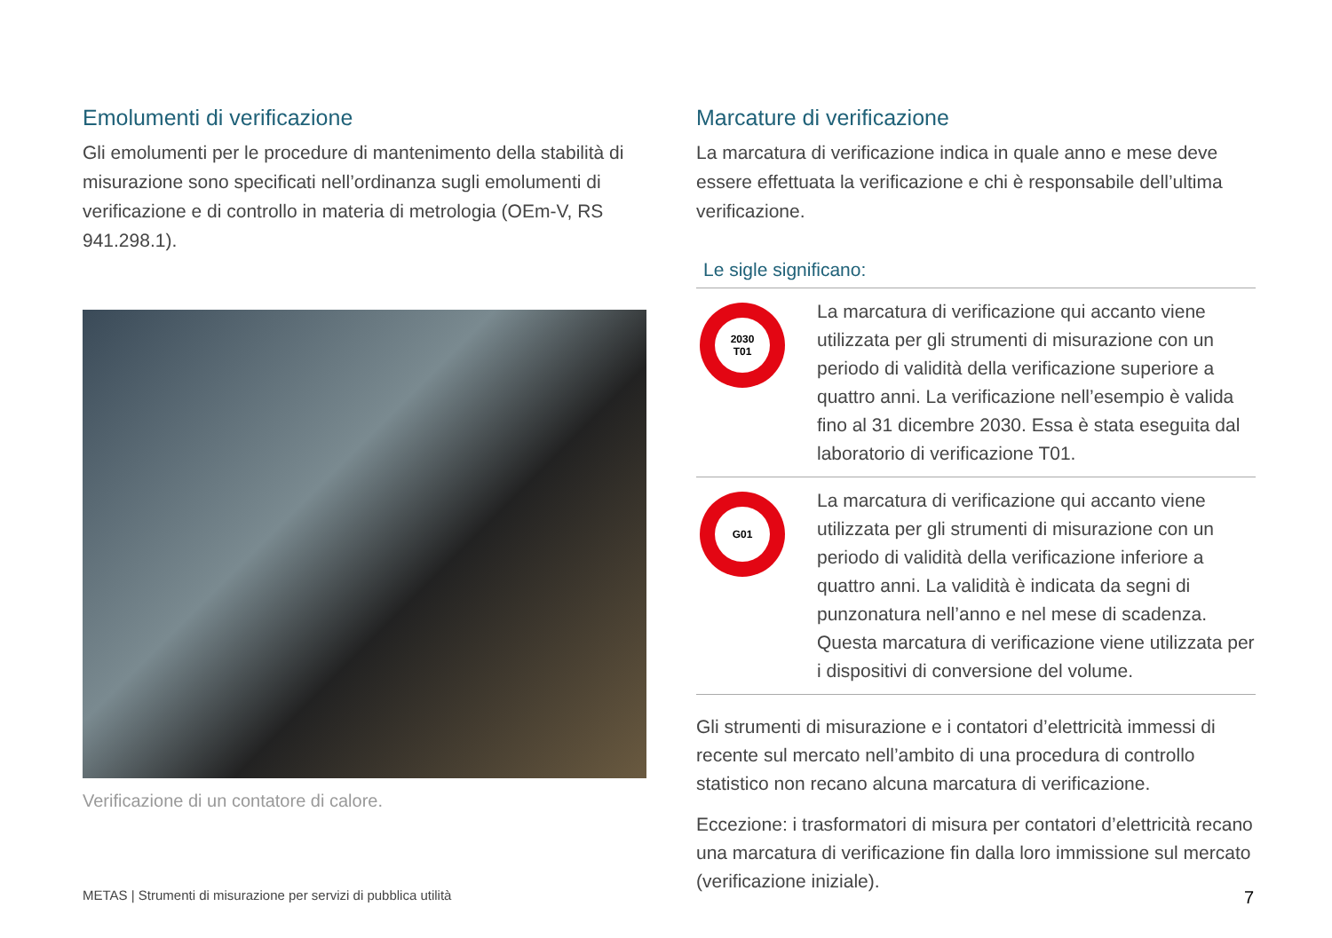Emolumenti di verificazione
Gli emolumenti per le procedure di mantenimento della stabilità di misurazione sono specificati nell’ordinanza sugli emolumenti di verificazione e di controllo in materia di metrologia (OEm-V, RS 941.298.1).
Verificazione di un contatore di calore.
Marcature di verificazione
La marcatura di verificazione indica in quale anno e mese deve essere effettuata la verificazione e chi è responsabile dell’ultima verificazione.
Le sigle significano:
2030
T01
La marcatura di verificazione qui accanto viene utilizzata per gli strumenti di misurazione con un periodo di validità della verificazione superiore a quattro anni. La verificazione nell’esempio è valida fino al 31 dicembre 2030. Essa è stata eseguita dal laboratorio di verificazione T01.
G01
La marcatura di verificazione qui accanto viene utilizzata per gli strumenti di misurazione con un periodo di validità della verificazione inferiore a quattro anni. La validità è indicata da segni di punzonatura nell’anno e nel mese di scadenza. Questa marcatura di verificazione viene utilizzata per i dispositivi di conversione del volume.
Gli strumenti di misurazione e i contatori d’elettricità immessi di recente sul mercato nell’ambito di una procedura di controllo statistico non recano alcuna marcatura di verificazione.
Eccezione: i trasformatori di misura per contatori d’elettricità recano una marcatura di verificazione fin dalla loro immissione sul mercato (verificazione iniziale).
METAS | Strumenti di misurazione per servizi di pubblica utilità 7